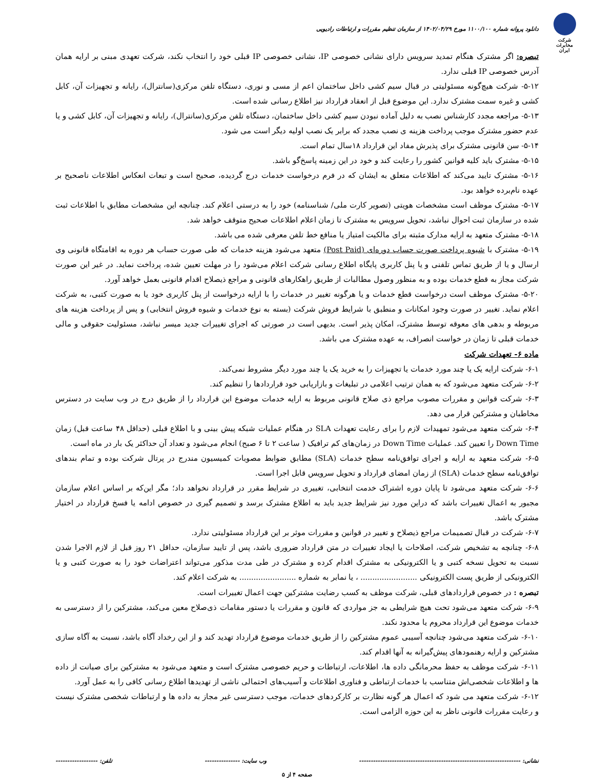شرکت مخابرات ایران
دانلود پروانه شماره ۱۱۰۰/۱۰۰ مورخ ۱۴۰۲/۰۴/۲۹ از سازمان تنظیم مقررات و ارتباطات رادیویی
تبصره: اگر مشترک هنگام تمدید سرویس دارای نشانی خصوصی IP، نشانی خصوصی IP قبلی خود را انتخاب نکند، شرکت تعهدی مبنی بر ارایه همان آدرس خصوصی IP قبلی ندارد.
۵-۱۲- شرکت هیچ‌گونه مسئولیتی در قبال سیم کشی داخل ساختمان اعم از مسی و نوری، دستگاه تلفن مرکزی(سانترال)، رایانه و تجهیزات آن، کابل کشی و غیره سمت مشترک ندارد. این موضوع قبل از انعقاد قرارداد نیز اطلاع رسانی شده است.
۵-۱۳- مراجعه مجدد کارشناس نصب به دلیل آماده نبودن سیم کشی داخل ساختمان، دستگاه تلفن مرکزی(سانترال)، رایانه و تجهیزات آن، کابل کشی و یا عدم حضور مشترک موجب پرداخت هزینه ی نصب مجدد که برابر یک نصب اولیه دیگر است می شود.
۵-۱۴- سن قانونی مشترک برای پذیرش مفاد این قرارداد ۱۸سال تمام است.
۵-۱۵- مشترک باید کلیه قوانین کشور را رعایت کند و خود در این زمینه پاسخ‌گو باشد.
۵-۱۶- مشترک تایید می‌کند که اطلاعات متعلق به ایشان که در فرم درخواست خدمات درج گردیده، صحیح است و تبعات انعکاس اطلاعات ناصحیح بر عهده نام‌برده خواهد بود.
۵-۱۷- مشترک موظف است مشخصات هویتی (تصویر کارت ملی/ شناسنامه) خود را به درستی اعلام کند. چنانچه این مشخصات مطابق با اطلاعات ثبت شده در سازمان ثبت احوال نباشد، تحویل سرویس به مشترک تا زمان اعلام اطلاعات صحیح متوقف خواهد شد.
۵-۱۸- مشترک متعهد به ارایه مدارک مثبته برای مالکیت امتیاز یا منافع خط تلفن معرفی شده می باشد.
۵-۱۹- مشترک با شیوه پرداخت صورت حساب دوره‌ای (Post Paid) متعهد می‌شود هزینه خدمات که طی صورت حساب هر دوره به اقامتگاه قانونی وی ارسال و یا از طریق تماس تلفنی و یا پنل کاربری پایگاه اطلاع رسانی شرکت اعلام می‌شود را در مهلت تعیین شده، پرداخت نماید. در غیر این صورت شرکت مجاز به قطع خدمات بوده و به منظور وصول مطالبات از طریق راهکارهای قانونی و مراجع ذیصلاح اقدام قانونی بعمل خواهد آورد.
۵-۲۰- مشترک موظف است درخواست قطع خدمات و یا هرگونه تغییر در خدمات را با ارایه درخواست از پنل کاربری خود یا به صورت کتبی، به شرکت اعلام نماید. تغییر در صورت وجود امکانات و منطبق با شرایط فروش شرکت (بسته به نوع خدمات و شیوه فروش انتخابی) و پس از پرداخت هزینه های مربوطه و بدهی های معوقه توسط مشترک، امکان پذیر است. بدیهی است در صورتی که اجرای تغییرات جدید میسر نباشد، مسئولیت حقوقی و مالی خدمات قبلی تا زمان در خواست انصراف، به عهده مشترک می باشد.
ماده ۶- تعهدات شرکت
۶-۱- شرکت ارایه یک یا چند مورد خدمات یا تجهیزات را به خرید یک یا چند مورد دیگر مشروط نمی‌کند.
۶-۲- شرکت متعهد می‌شود که به همان ترتیب اعلامی در تبلیغات و بازاریابی خود قراردادها را تنظیم کند.
۶-۳- شرکت قوانین و مقررات مصوب مراجع ذی صلاح قانونی مربوط به ارایه خدمات موضوع این قرارداد را از طریق درج در وب سایت در دسترس مخاطبان و مشترکین قرار می دهد.
۶-۴- شرکت متعهد می‌شود تمهیدات لازم را برای رعایت تعهدات SLA در هنگام عملیات شبکه پیش بینی و با اطلاع قبلی (حداقل ۴۸ ساعت قبل) زمان Down Time را تعیین کند. عملیات Down Time در زمان‌های کم ترافیک ( ساعت ۲ تا ۶ صبح) انجام می‌شود و تعداد آن حداکثر یک بار در ماه است.
۶-۵- شرکت متعهد به ارایه و اجرای توافق‌نامه سطح خدمات (SLA) مطابق ضوابط مصوبات کمیسیون مندرج در پرتال شرکت بوده و تمام بندهای توافق‌نامه سطح خدمات (SLA) از زمان امضای قرارداد و تحویل سرویس قابل اجرا است.
۶-۶- شرکت متعهد می‌شود تا پایان دوره اشتراک خدمت انتخابی، تغییری در شرایط مقرر در قرارداد نخواهد داد؛ مگر این‌که بر اساس اعلام سازمان مجبور به اعمال تغییرات باشد که دراین مورد نیز شرایط جدید باید به اطلاع مشترک برسد و تصمیم گیری در خصوص ادامه یا فسخ قرارداد در اختیار مشترک باشد.
۶-۷- شرکت در قبال تصمیمات مراجع ذیصلاح و تغییر در قوانین و مقررات موثر بر این قرارداد مسئولیتی ندارد.
۶-۸- چنانچه به تشخیص شرکت، اصلاحات یا ایجاد تغییرات در متن قرارداد ضروری باشد، پس از تایید سازمان، حداقل ۲۱ روز قبل از لازم الاجرا شدن نسبت به تحویل نسخه کتبی و یا الکترونیکی به مشترک اقدام کرده و مشترک در طی مدت مذکور می‌تواند اعتراضات خود را به صورت کتبی و یا الکترونیکی از طریق پست الکترونیکی ........................ ، یا نمابر به شماره ........................ به شرکت اعلام کند.
تبصره : در خصوص قراردادهای قبلی، شرکت موظف به کسب رضایت مشترکین جهت اعمال تغییرات است.
۶-۹- شرکت متعهد می‌شود تحت هیچ شرایطی به جز مواردی که قانون و مقررات یا دستور مقامات ذی‌صلاح معین می‌کند، مشترکین را از دسترسی به خدمات موضوع این قرارداد محروم یا محدود نکند.
۶-۱۰- شرکت متعهد می‌شود چنانچه آسیبی عموم مشترکین را از طریق خدمات موضوع قرارداد تهدید کند و از این رخداد آگاه باشد، نسبت به آگاه سازی مشترکین و ارایه رهنمودهای پیش‌گیرانه به آنها اقدام کند.
۶-۱۱- شرکت موظف به حفظ محرمانگی داده ها، اطلاعات، ارتباطات و حریم خصوصی مشترک است و متعهد می‌شود به مشترکین برای صیانت از داده ها و اطلاعات شخصی‌اش متناسب با خدمات ارتباطی و فناوری اطلاعات و آسیب‌های احتمالی ناشی از تهدیدها اطلاع رسانی کافی را به عمل آورد.
۶-۱۲- شرکت متعهد می شود که اعمال هر گونه نظارت بر کارکردهای خدمات، موجب دسترسی غیر مجاز به داده ها و ارتباطات شخصی مشترک نیست و رعایت مقررات قانونی ناظر به این حوزه الزامی است.
نشانی: --------------------------------------------------------------------- وب سایت: --------------- تلفن: ------------------
صفحه ۴ از ۵